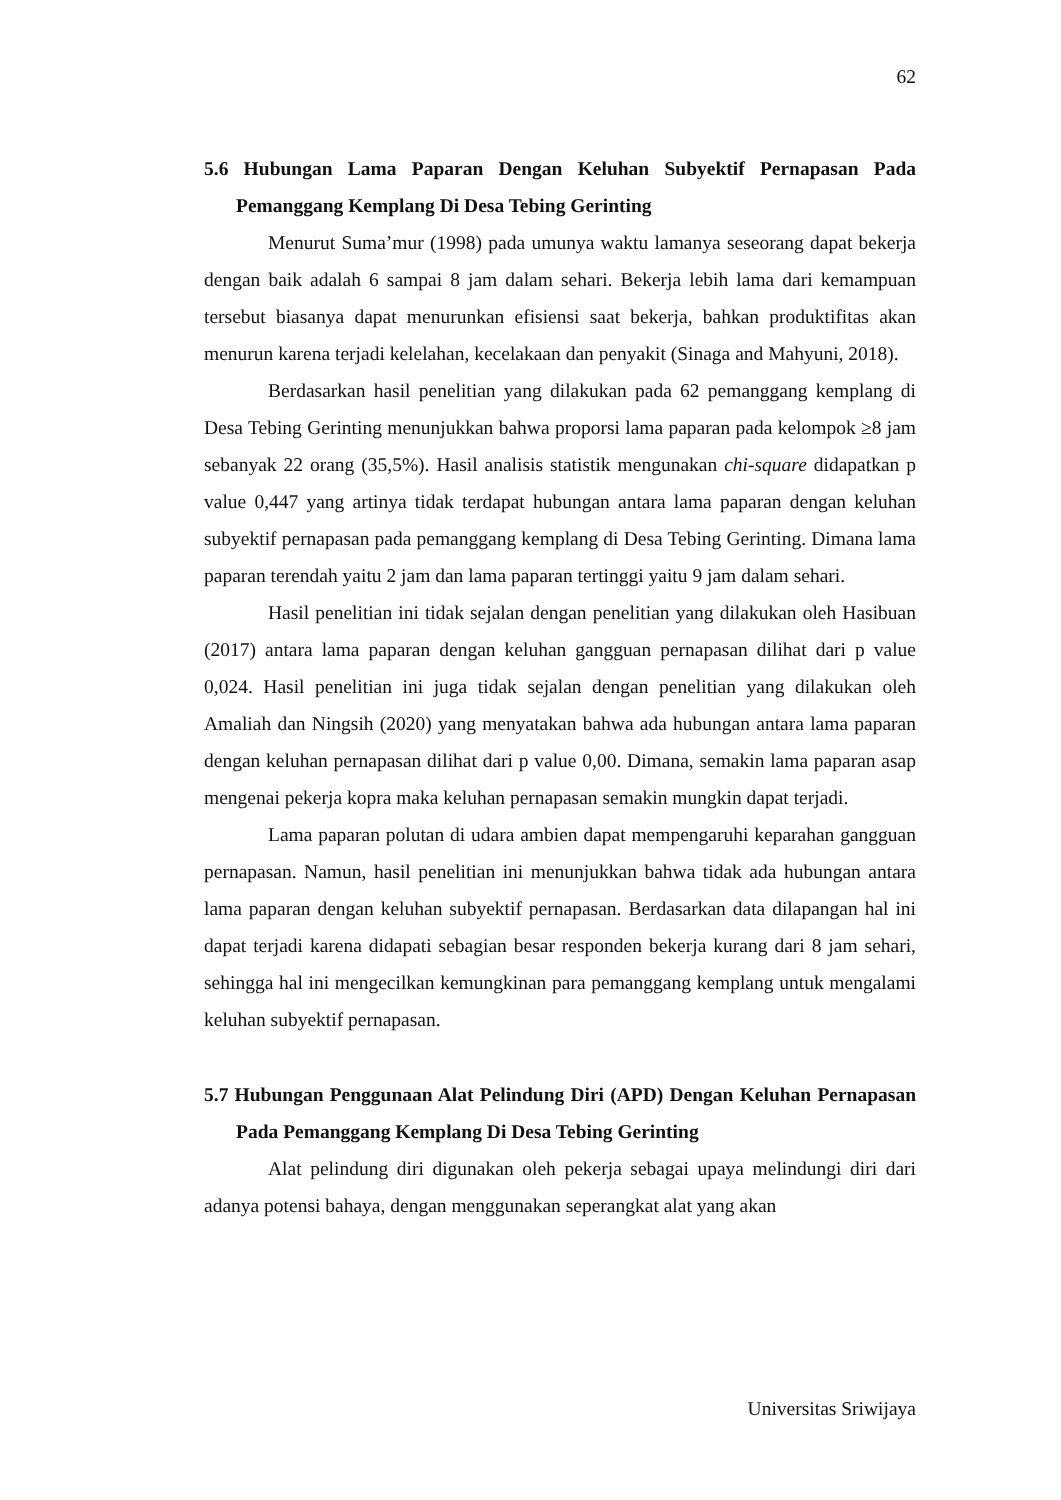62
5.6 Hubungan Lama Paparan Dengan Keluhan Subyektif Pernapasan Pada Pemanggang Kemplang Di Desa Tebing Gerinting
Menurut Suma’mur (1998) pada umunya waktu lamanya seseorang dapat bekerja dengan baik adalah 6 sampai 8 jam dalam sehari. Bekerja lebih lama dari kemampuan tersebut biasanya dapat menurunkan efisiensi saat bekerja, bahkan produktifitas akan menurun karena terjadi kelelahan, kecelakaan dan penyakit (Sinaga and Mahyuni, 2018).
Berdasarkan hasil penelitian yang dilakukan pada 62 pemanggang kemplang di Desa Tebing Gerinting menunjukkan bahwa proporsi lama paparan pada kelompok ≥8 jam sebanyak 22 orang (35,5%). Hasil analisis statistik mengunakan chi-square didapatkan p value 0,447 yang artinya tidak terdapat hubungan antara lama paparan dengan keluhan subyektif pernapasan pada pemanggang kemplang di Desa Tebing Gerinting. Dimana lama paparan terendah yaitu 2 jam dan lama paparan tertinggi yaitu 9 jam dalam sehari.
Hasil penelitian ini tidak sejalan dengan penelitian yang dilakukan oleh Hasibuan (2017) antara lama paparan dengan keluhan gangguan pernapasan dilihat dari p value 0,024. Hasil penelitian ini juga tidak sejalan dengan penelitian yang dilakukan oleh Amaliah dan Ningsih (2020) yang menyatakan bahwa ada hubungan antara lama paparan dengan keluhan pernapasan dilihat dari p value 0,00. Dimana, semakin lama paparan asap mengenai pekerja kopra maka keluhan pernapasan semakin mungkin dapat terjadi.
Lama paparan polutan di udara ambien dapat mempengaruhi keparahan gangguan pernapasan. Namun, hasil penelitian ini menunjukkan bahwa tidak ada hubungan antara lama paparan dengan keluhan subyektif pernapasan. Berdasarkan data dilapangan hal ini dapat terjadi karena didapati sebagian besar responden bekerja kurang dari 8 jam sehari, sehingga hal ini mengecilkan kemungkinan para pemanggang kemplang untuk mengalami keluhan subyektif pernapasan.
5.7 Hubungan Penggunaan Alat Pelindung Diri (APD) Dengan Keluhan Pernapasan Pada Pemanggang Kemplang Di Desa Tebing Gerinting
Alat pelindung diri digunakan oleh pekerja sebagai upaya melindungi diri dari adanya potensi bahaya, dengan menggunakan seperangkat alat yang akan
Universitas Sriwijaya